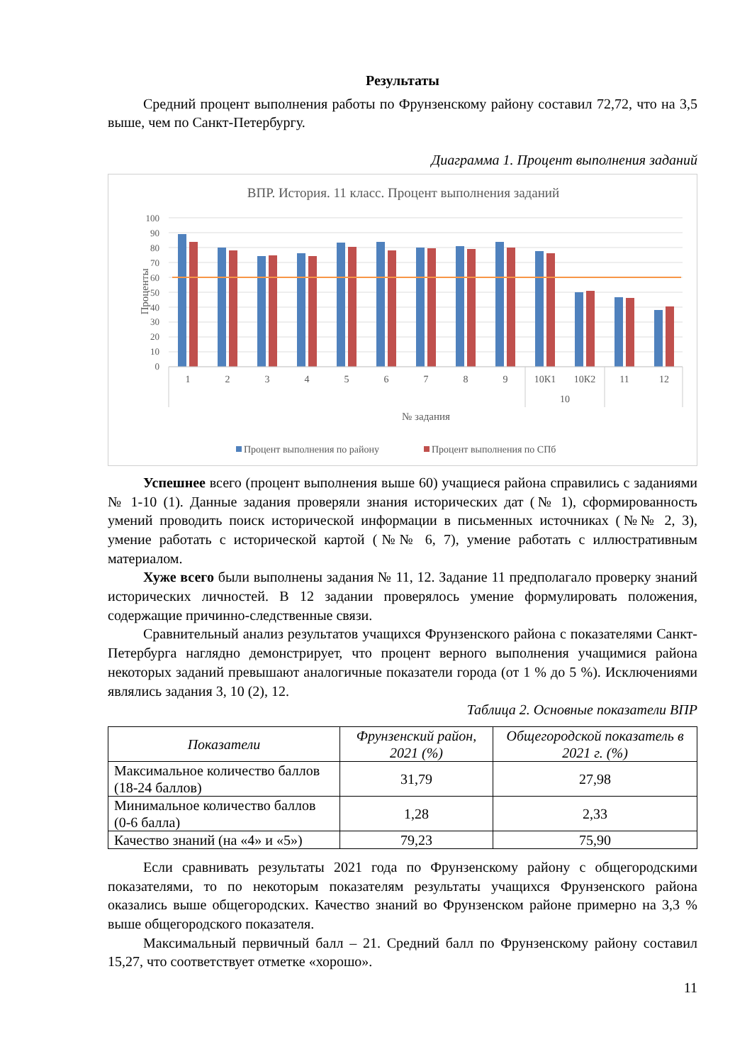Результаты
Средний процент выполнения работы по Фрунзенскому району составил 72,72, что на 3,5 выше, чем по Санкт-Петербургу.
Диаграмма 1. Процент выполнения заданий
ВПР. История. 11 класс. Процент выполнения заданий
100
90
80
70
60
50
40
30
20
10
0
Проценты
1
2
3
4
5
6
7
8
9
10К1
10К2
11
12
10
№ задания
Процент выполнения по району
Процент выполнения по СПб
Успешнее всего (процент выполнения выше 60) учащиеся района справились с заданиями № 1-10 (1). Данные задания проверяли знания исторических дат (№ 1), сформированность умений проводить поиск исторической информации в письменных источниках (№№ 2, 3), умение работать с исторической картой (№№ 6, 7), умение работать с иллюстративным материалом.
Хуже всего были выполнены задания № 11, 12. Задание 11 предполагало проверку знаний исторических личностей. В 12 задании проверялось умение формулировать положения, содержащие причинно-следственные связи.
Сравнительный анализ результатов учащихся Фрунзенского района с показателями Санкт-Петербурга наглядно демонстрирует, что процент верного выполнения учащимися района некоторых заданий превышают аналогичные показатели города (от 1 % до 5 %). Исключениями являлись задания 3, 10 (2), 12.
Таблица 2. Основные показатели ВПР
| Показатели | Фрунзенский район, 2021 (%) | Общегородской показатель в 2021 г. (%) |
| --- | --- | --- |
| Максимальное количество баллов (18-24 баллов) | 31,79 | 27,98 |
| Минимальное количество баллов (0-6 балла) | 1,28 | 2,33 |
| Качество знаний (на «4» и «5») | 79,23 | 75,90 |
Если сравнивать результаты 2021 года по Фрунзенскому району с общегородскими показателями, то по некоторым показателям результаты учащихся Фрунзенского района оказались выше общегородских. Качество знаний во Фрунзенском районе примерно на 3,3 % выше общегородского показателя.
Максимальный первичный балл – 21. Средний балл по Фрунзенскому району составил 15,27, что соответствует отметке «хорошо».
11